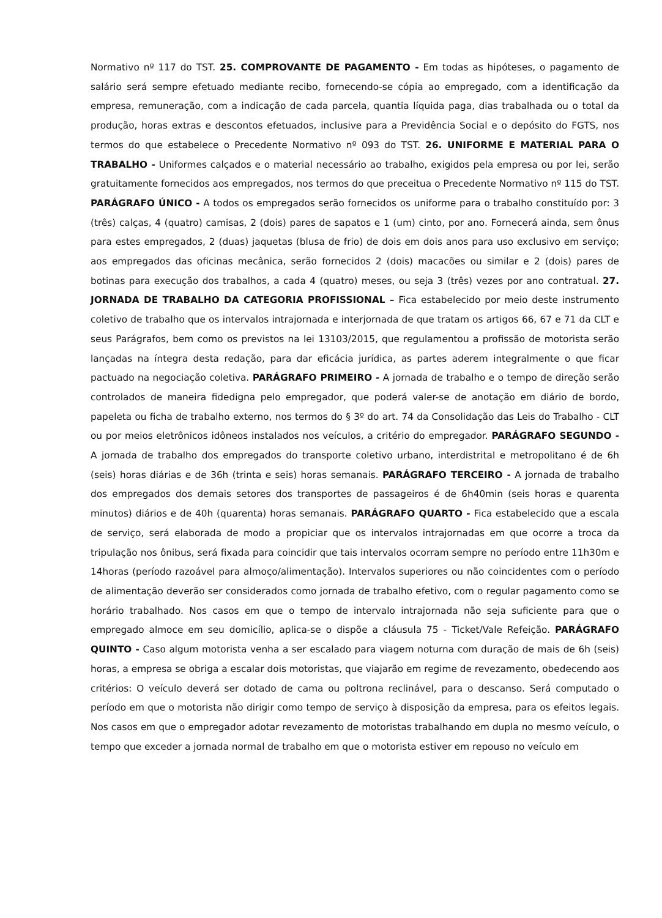Normativo nº 117 do TST. 25. COMPROVANTE DE PAGAMENTO - Em todas as hipóteses, o pagamento de salário será sempre efetuado mediante recibo, fornecendo-se cópia ao empregado, com a identificação da empresa, remuneração, com a indicação de cada parcela, quantia líquida paga, dias trabalhada ou o total da produção, horas extras e descontos efetuados, inclusive para a Previdência Social e o depósito do FGTS, nos termos do que estabelece o Precedente Normativo nº 093 do TST. 26. UNIFORME E MATERIAL PARA O TRABALHO - Uniformes calçados e o material necessário ao trabalho, exigidos pela empresa ou por lei, serão gratuitamente fornecidos aos empregados, nos termos do que preceitua o Precedente Normativo nº 115 do TST. PARÁGRAFO ÚNICO - A todos os empregados serão fornecidos os uniforme para o trabalho constituído por: 3 (três) calças, 4 (quatro) camisas, 2 (dois) pares de sapatos e 1 (um) cinto, por ano. Fornecerá ainda, sem ônus para estes empregados, 2 (duas) jaquetas (blusa de frio) de dois em dois anos para uso exclusivo em serviço; aos empregados das oficinas mecânica, serão fornecidos 2 (dois) macacões ou similar e 2 (dois) pares de botinas para execução dos trabalhos, a cada 4 (quatro) meses, ou seja 3 (três) vezes por ano contratual. 27. JORNADA DE TRABALHO DA CATEGORIA PROFISSIONAL – Fica estabelecido por meio deste instrumento coletivo de trabalho que os intervalos intrajornada e interjornada de que tratam os artigos 66, 67 e 71 da CLT e seus Parágrafos, bem como os previstos na lei 13103/2015, que regulamentou a profissão de motorista serão lançadas na íntegra desta redação, para dar eficácia jurídica, as partes aderem integralmente o que ficar pactuado na negociação coletiva. PARÁGRAFO PRIMEIRO - A jornada de trabalho e o tempo de direção serão controlados de maneira fidedigna pelo empregador, que poderá valer-se de anotação em diário de bordo, papeleta ou ficha de trabalho externo, nos termos do § 3º do art. 74 da Consolidação das Leis do Trabalho - CLT ou por meios eletrônicos idôneos instalados nos veículos, a critério do empregador. PARÁGRAFO SEGUNDO - A jornada de trabalho dos empregados do transporte coletivo urbano, interdistrital e metropolitano é de 6h (seis) horas diárias e de 36h (trinta e seis) horas semanais. PARÁGRAFO TERCEIRO - A jornada de trabalho dos empregados dos demais setores dos transportes de passageiros é de 6h40min (seis horas e quarenta minutos) diários e de 40h (quarenta) horas semanais. PARÁGRAFO QUARTO - Fica estabelecido que a escala de serviço, será elaborada de modo a propiciar que os intervalos intrajornadas em que ocorre a troca da tripulação nos ônibus, será fixada para coincidir que tais intervalos ocorram sempre no período entre 11h30m e 14horas (período razoável para almoço/alimentação). Intervalos superiores ou não coincidentes com o período de alimentação deverão ser considerados como jornada de trabalho efetivo, com o regular pagamento como se horário trabalhado. Nos casos em que o tempo de intervalo intrajornada não seja suficiente para que o empregado almoce em seu domicílio, aplica-se o dispõe a cláusula 75 - Ticket/Vale Refeição. PARÁGRAFO QUINTO - Caso algum motorista venha a ser escalado para viagem noturna com duração de mais de 6h (seis) horas, a empresa se obriga a escalar dois motoristas, que viajarão em regime de revezamento, obedecendo aos critérios: O veículo deverá ser dotado de cama ou poltrona reclinável, para o descanso. Será computado o período em que o motorista não dirigir como tempo de serviço à disposição da empresa, para os efeitos legais. Nos casos em que o empregador adotar revezamento de motoristas trabalhando em dupla no mesmo veículo, o tempo que exceder a jornada normal de trabalho em que o motorista estiver em repouso no veículo em